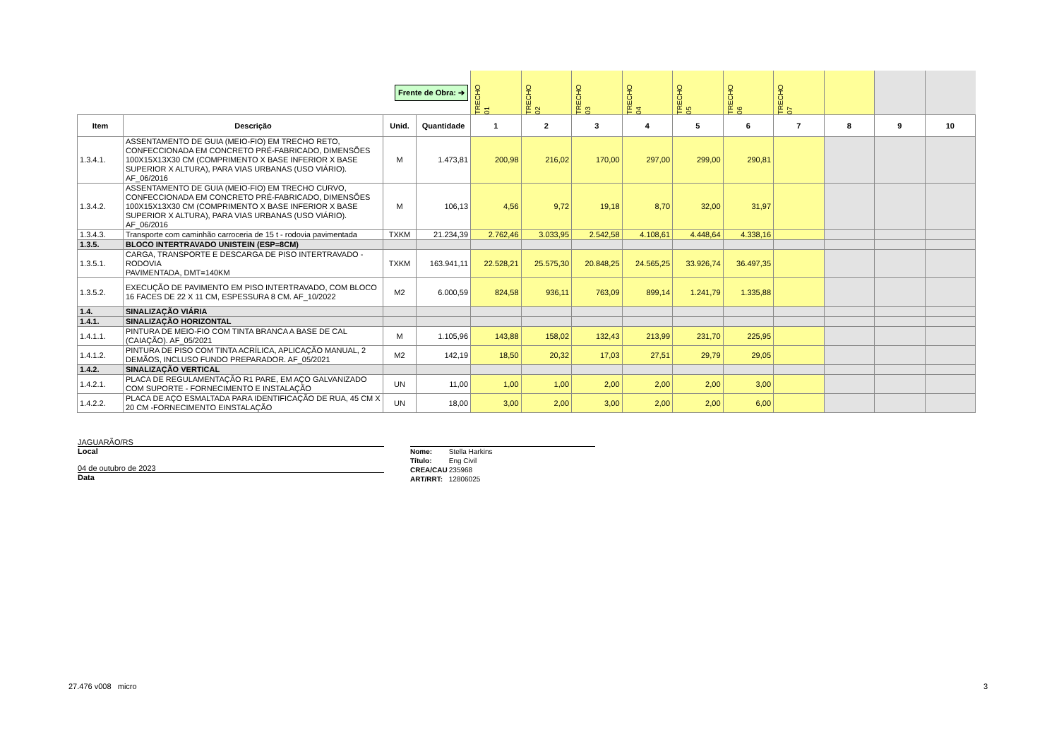| Frente de Obra: ➔ | | | | TRECHO 01 | TRECHO 02 | TRECHO 03 | TRECHO 04 | TRECHO 05 | TRECHO 06 | TRECHO 07 | | | |
| Item | Descrição | Unid. | Quantidade | 1 | 2 | 3 | 4 | 5 | 6 | 7 | 8 | 9 | 10 |
| 1.3.4.1. | ASSENTAMENTO DE GUIA (MEIO-FIO) EM TRECHO RETO, CONFECCIONADA EM CONCRETO PRÉ-FABRICADO, DIMENSÕES 100X15X13X30 CM (COMPRIMENTO X BASE INFERIOR X BASE SUPERIOR X ALTURA), PARA VIAS URBANAS (USO VIÁRIO). AF_06/2016 | M | 1.473,81 | 200,98 | 216,02 | 170,00 | 297,00 | 299,00 | 290,81 | | | | |
| 1.3.4.2. | ASSENTAMENTO DE GUIA (MEIO-FIO) EM TRECHO CURVO, CONFECCIONADA EM CONCRETO PRÉ-FABRICADO, DIMENSÕES 100X15X13X30 CM (COMPRIMENTO X BASE INFERIOR X BASE SUPERIOR X ALTURA), PARA VIAS URBANAS (USO VIÁRIO). AF_06/2016 | M | 106,13 | 4,56 | 9,72 | 19,18 | 8,70 | 32,00 | 31,97 | | | | |
| 1.3.4.3. | Transporte com caminhão carroceria de 15 t - rodovia pavimentada | TXKM | 21.234,39 | 2.762,46 | 3.033,95 | 2.542,58 | 4.108,61 | 4.448,64 | 4.338,16 | | | | |
| 1.3.5. | BLOCO INTERTRAVADO UNISTEIN (ESP=8CM) | | | | | | | | | | | | |
| 1.3.5.1. | CARGA, TRANSPORTE E DESCARGA DE PISO INTERTRAVADO - RODOVIA PAVIMENTADA, DMT=140KM | TXKM | 163.941,11 | 22.528,21 | 25.575,30 | 20.848,25 | 24.565,25 | 33.926,74 | 36.497,35 | | | | |
| 1.3.5.2. | EXECUÇÃO DE PAVIMENTO EM PISO INTERTRAVADO, COM BLOCO 16 FACES DE 22 X 11 CM, ESPESSURA 8 CM. AF_10/2022 | M2 | 6.000,59 | 824,58 | 936,11 | 763,09 | 899,14 | 1.241,79 | 1.335,88 | | | | |
| 1.4. | SINALIZAÇÃO VIÁRIA | | | | | | | | | | | | |
| 1.4.1. | SINALIZAÇÃO HORIZONTAL | | | | | | | | | | | | |
| 1.4.1.1. | PINTURA DE MEIO-FIO COM TINTA BRANCA A BASE DE CAL (CAIAÇÃO). AF_05/2021 | M | 1.105,96 | 143,88 | 158,02 | 132,43 | 213,99 | 231,70 | 225,95 | | | | |
| 1.4.1.2. | PINTURA DE PISO COM TINTA ACRÍLICA, APLICAÇÃO MANUAL, 2 DEMÃOS, INCLUSO FUNDO PREPARADOR. AF_05/2021 | M2 | 142,19 | 18,50 | 20,32 | 17,03 | 27,51 | 29,79 | 29,05 | | | | |
| 1.4.2. | SINALIZAÇÃO VERTICAL | | | | | | | | | | | | |
| 1.4.2.1. | PLACA DE REGULAMENTAÇÃO R1 PARE, EM AÇO GALVANIZADO COM SUPORTE - FORNECIMENTO E INSTALAÇÃO | UN | 11,00 | 1,00 | 1,00 | 2,00 | 2,00 | 2,00 | 3,00 | | | | |
| 1.4.2.2. | PLACA DE AÇO ESMALTADA PARA IDENTIFICAÇÃO DE RUA, 45 CM X 20 CM -FORNECIMENTO EINSTALAÇÃO | UN | 18,00 | 3,00 | 2,00 | 3,00 | 2,00 | 2,00 | 6,00 | | | | |
JAGUARÃO/RS
Local
04 de outubro de 2023
Data
Nome: Stella Harkins
Título: Eng Civil
CREA/CAU 235968
ART/RRT: 12806025
27.476 v008 micro 3